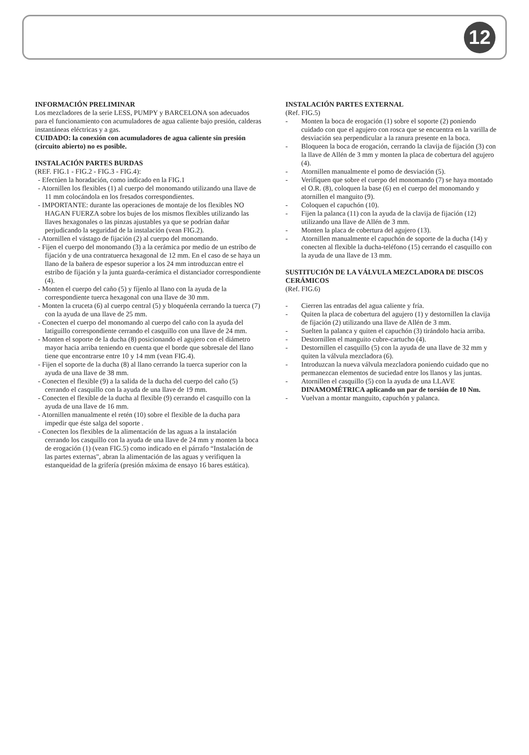12
INFORMACIÓN PRELIMINAR
Los mezcladores de la serie LESS, PUMPY y BARCELONA son adecuados para el funcionamiento con acumuladores de agua caliente bajo presión, calderas instantáneas eléctricas y a gas.
CUIDADO: la conexión con acumuladores de agua caliente sin presión (circuito abierto) no es posible.
INSTALACIÓN PARTES BURDAS
(REF. FIG.1 - FIG.2 - FIG.3 - FIG.4):
- Efectúen la horadación, como indicado en la FIG.1
- Atornillen los flexibles (1) al cuerpo del monomando utilizando una llave de 11 mm colocándola en los fresados correspondientes.
- IMPORTANTE: durante las operaciones de montaje de los flexibles NO HAGAN FUERZA sobre los bujes de los mismos flexibles utilizando las llaves hexagonales o las pinzas ajustables ya que se podrían dañar perjudicando la seguridad de la instalación (vean FIG.2).
- Atornillen el vástago de fijación (2) al cuerpo del monomando.
- Fijen el cuerpo del monomando (3) a la cerámica por medio de un estribo de fijación y de una contratuerca hexagonal de 12 mm. En el caso de se haya un llano de la bañera de espesor superior a los 24 mm introduzcan entre el estribo de fijación y la junta guarda-cerámica el distanciador correspondiente (4).
- Monten el cuerpo del caño (5) y fíjenlo al llano con la ayuda de la correspondiente tuerca hexagonal con una llave de 30 mm.
- Monten la cruceta (6) al cuerpo central (5) y bloquéenla cerrando la tuerca (7) con la ayuda de una llave de 25 mm.
- Conecten el cuerpo del monomando al cuerpo del caño con la ayuda del latiguillo correspondiente cerrando el casquillo con una llave de 24 mm.
- Monten el soporte de la ducha (8) posicionando el agujero con el diámetro mayor hacia arriba teniendo en cuenta que el borde que sobresale del llano tiene que encontrarse entre 10 y 14 mm (vean FIG.4).
- Fijen el soporte de la ducha (8) al llano cerrando la tuerca superior con la ayuda de una llave de 38 mm.
- Conecten el flexible (9) a la salida de la ducha del cuerpo del caño (5) cerrando el casquillo con la ayuda de una llave de 19 mm.
- Conecten el flexible de la ducha al flexible (9) cerrando el casquillo con la ayuda de una llave de 16 mm.
- Atornillen manualmente el retén (10) sobre el flexible de la ducha para impedir que éste salga del soporte .
- Conecten los flexibles de la alimentación de las aguas a la instalación cerrando los casquillo con la ayuda de una llave de 24 mm y monten la boca de erogación (1) (vean FIG.5) como indicado en el párrafo “Instalación de las partes externas", abran la alimentación de las aguas y verifiquen la estanqueidad de la grifería (presión máxima de ensayo 16 bares estática).
INSTALACIÓN PARTES EXTERNAL
(Ref. FIG.5)
- Monten la boca de erogación (1) sobre el soporte (2) poniendo cuidado con que el agujero con rosca que se encuentra en la varilla de desviación sea perpendicular a la ranura presente en la boca.
- Bloqueen la boca de erogación, cerrando la clavija de fijación (3) con la llave de Allén de 3 mm y monten la placa de cobertura del agujero (4).
- Atornillen manualmente el pomo de desviación (5).
- Verifiquen que sobre el cuerpo del monomando (7) se haya montado el O.R. (8), coloquen la base (6) en el cuerpo del monomando y atornillen el manguito (9).
- Coloquen el capuchón (10).
- Fijen la palanca (11) con la ayuda de la clavija de fijación (12) utilizando una llave de Allén de 3 mm.
- Monten la placa de cobertura del agujero (13).
- Atornillen manualmente el capuchón de soporte de la ducha (14) y conecten al flexible la ducha-teléfono (15) cerrando el casquillo con la ayuda de una llave de 13 mm.
SUSTITUCIÓN DE LA VÁLVULA MEZCLADORA DE DISCOS CERÁMICOS
(Ref. FIG.6)
- Cierren las entradas del agua caliente y fría.
- Quiten la placa de cobertura del agujero (1) y destornillen la clavija de fijación (2) utilizando una llave de Allén de 3 mm.
- Suelten la palanca y quiten el capuchón (3) tirándolo hacia arriba.
- Destornillen el manguito cubre-cartucho (4).
- Destornillen el casquillo (5) con la ayuda de una llave de 32 mm y quiten la válvula mezcladora (6).
- Introduzcan la nueva válvula mezcladora poniendo cuidado que no permanezcan elementos de suciedad entre los llanos y las juntas.
- Atornillen el casquillo (5) con la ayuda de una LLAVE DINAMOMÉTRICA aplicando un par de torsión de 10 Nm.
- Vuelvan a montar manguito, capuchón y palanca.